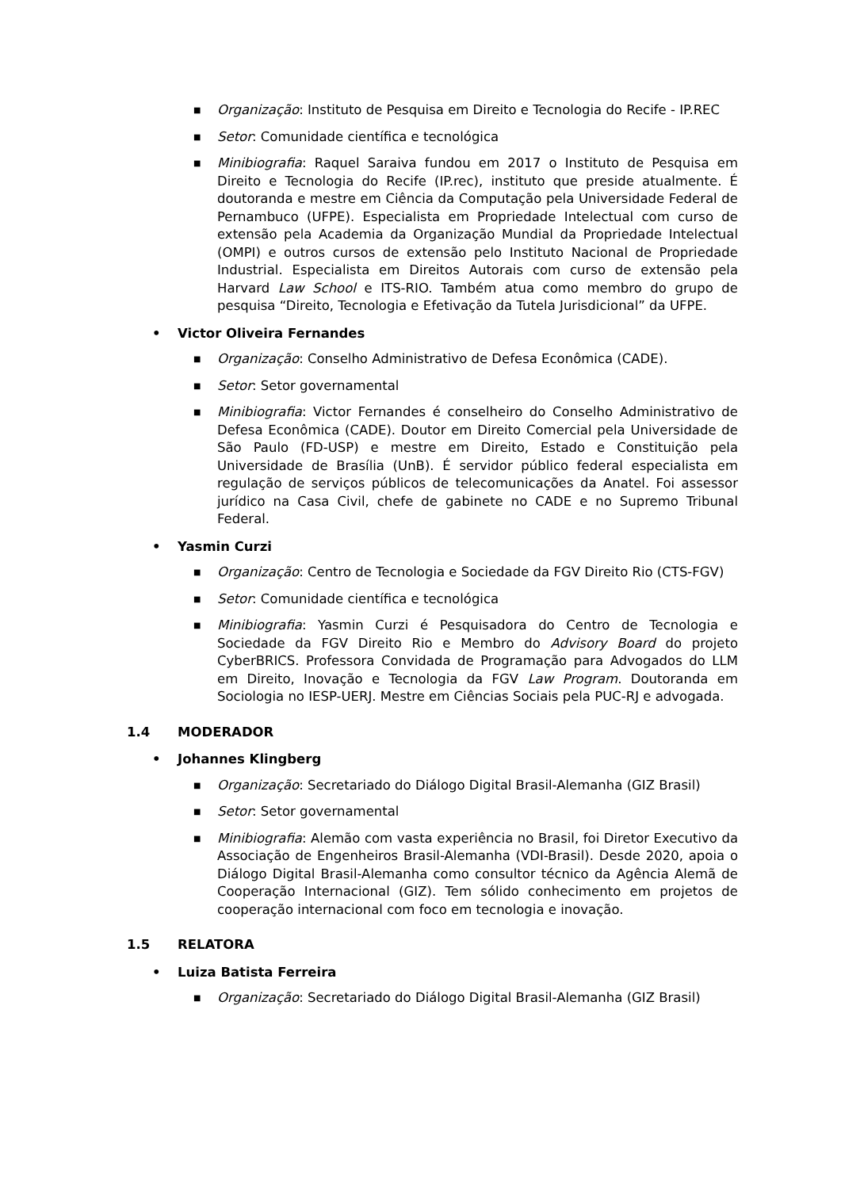■
Organização: Instituto de Pesquisa em Direito e Tecnologia do Recife - IP.REC
■
Setor: Comunidade científica e tecnológica
■
Minibiografia: Raquel Saraiva fundou em 2017 o Instituto de Pesquisa em Direito e Tecnologia do Recife (IP.rec), instituto que preside atualmente. É doutoranda e mestre em Ciência da Computação pela Universidade Federal de Pernambuco (UFPE). Especialista em Propriedade Intelectual com curso de extensão pela Academia da Organização Mundial da Propriedade Intelectual (OMPI) e outros cursos de extensão pelo Instituto Nacional de Propriedade Industrial. Especialista em Direitos Autorais com curso de extensão pela Harvard Law School e ITS-RIO. Também atua como membro do grupo de pesquisa “Direito, Tecnologia e Efetivação da Tutela Jurisdicional” da UFPE.
• Victor Oliveira Fernandes
■
Organização: Conselho Administrativo de Defesa Econômica (CADE).
■
Setor: Setor governamental
■
Minibiografia: Victor Fernandes é conselheiro do Conselho Administrativo de Defesa Econômica (CADE). Doutor em Direito Comercial pela Universidade de São Paulo (FD-USP) e mestre em Direito, Estado e Constituição pela Universidade de Brasília (UnB). É servidor público federal especialista em regulação de serviços públicos de telecomunicações da Anatel. Foi assessor jurídico na Casa Civil, chefe de gabinete no CADE e no Supremo Tribunal Federal.
• Yasmin Curzi
■
Organização: Centro de Tecnologia e Sociedade da FGV Direito Rio (CTS-FGV)
■
Setor: Comunidade científica e tecnológica
■
Minibiografia: Yasmin Curzi é Pesquisadora do Centro de Tecnologia e Sociedade da FGV Direito Rio e Membro do Advisory Board do projeto CyberBRICS. Professora Convidada de Programação para Advogados do LLM em Direito, Inovação e Tecnologia da FGV Law Program. Doutoranda em Sociologia no IESP-UERJ. Mestre em Ciências Sociais pela PUC-RJ e advogada.
1.4 MODERADOR
• Johannes Klingberg
■
Organização: Secretariado do Diálogo Digital Brasil-Alemanha (GIZ Brasil)
■
Setor: Setor governamental
■
Minibiografia: Alemão com vasta experiência no Brasil, foi Diretor Executivo da Associação de Engenheiros Brasil-Alemanha (VDI-Brasil). Desde 2020, apoia o Diálogo Digital Brasil-Alemanha como consultor técnico da Agência Alemã de Cooperação Internacional (GIZ). Tem sólido conhecimento em projetos de cooperação internacional com foco em tecnologia e inovação.
1.5 RELATORA
• Luiza Batista Ferreira
■
Organização: Secretariado do Diálogo Digital Brasil-Alemanha (GIZ Brasil)